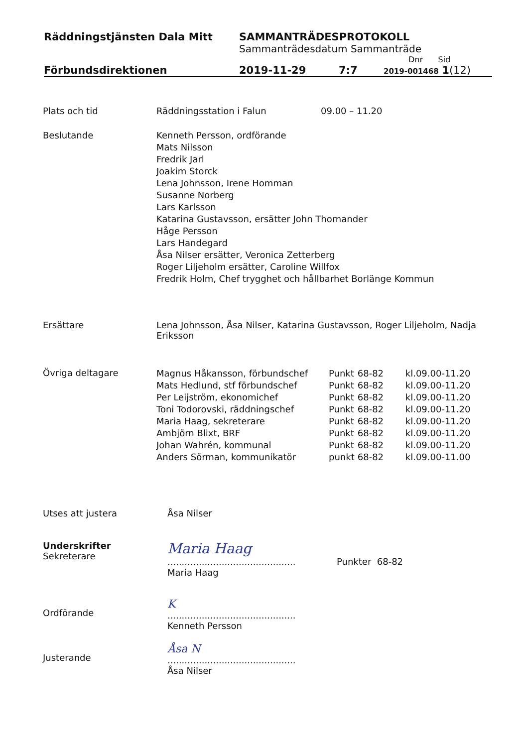Räddningstjänsten Dala Mitt SAMMANTRÄDESPROTOKOLL
Sammanträdesdatum Sammanträde
Dnr Sid
Förbundsdirektionen 2019-11-29 7:7
2019-001468 1(12)
Plats och tid Räddningsstation i Falun 09.00 – 11.20
Beslutande Kenneth Persson, ordförande
Mats Nilsson
Fredrik Jarl
Joakim Storck
Lena Johnsson, Irene Homman
Susanne Norberg
Lars Karlsson
Katarina Gustavsson, ersätter John Thornander
Håge Persson
Lars Handegard
Åsa Nilser ersätter, Veronica Zetterberg
Roger Liljeholm ersätter, Caroline Willfox
Fredrik Holm, Chef trygghet och hållbarhet Borlänge Kommun
Ersättare Lena Johnsson, Åsa Nilser, Katarina Gustavsson, Roger Liljeholm, Nadja Eriksson
Övriga deltagare
| Magnus Håkansson, förbundschef | Punkt | 68-82 | kl.09.00-11.20 |
| Mats Hedlund, stf förbundschef | Punkt | 68-82 | kl.09.00-11.20 |
| Per Leijström, ekonomichef | Punkt | 68-82 | kl.09.00-11.20 |
| Toni Todorovski, räddningschef | Punkt | 68-82 | kl.09.00-11.20 |
| Maria Haag, sekreterare | Punkt | 68-82 | kl.09.00-11.20 |
| Ambjörn Blixt, BRF | Punkt | 68-82 | kl.09.00-11.20 |
| Johan Wahrén, kommunal | Punkt | 68-82 | kl.09.00-11.20 |
| Anders Sörman, kommunikatör | punkt | 68-82 | kl.09.00-11.00 |
Utses att justera Åsa Nilser
Underskrifter
Sekreterare
Maria Haag
.............................................
Maria Haag
Punkter 68-82
Ordförande
K
.............................................
Kenneth Persson
Justerande
Åsa N
.............................................
Åsa Nilser